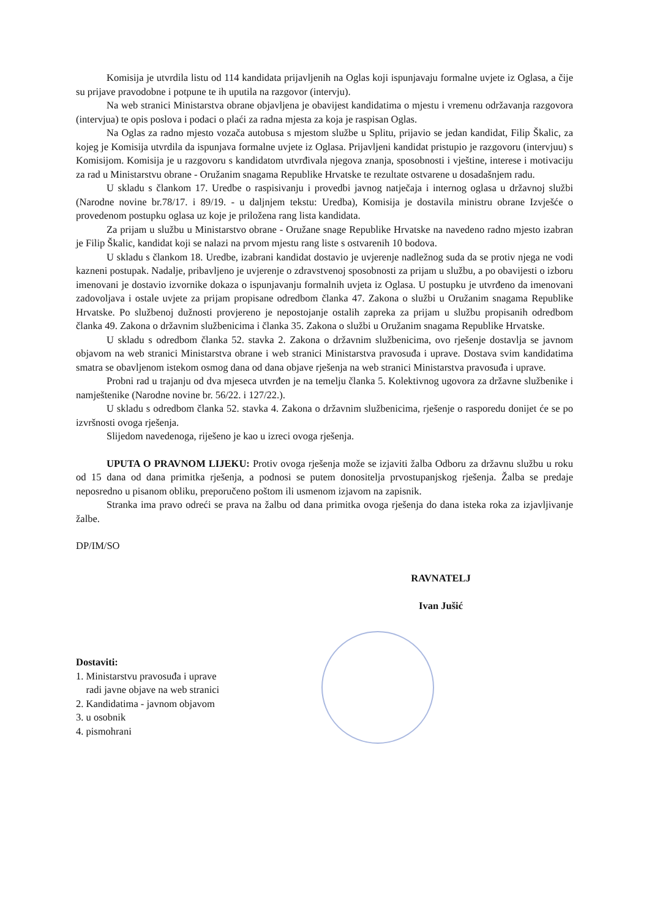Komisija je utvrdila listu od 114 kandidata prijavljenih na Oglas koji ispunjavaju formalne uvjete iz Oglasa, a čije su prijave pravodobne i potpune te ih uputila na razgovor (intervju).
Na web stranici Ministarstva obrane objavljena je obavijest kandidatima o mjestu i vremenu održavanja razgovora (intervjua) te opis poslova i podaci o plaći za radna mjesta za koja je raspisan Oglas.
Na Oglas za radno mjesto vozača autobusa s mjestom službe u Splitu, prijavio se jedan kandidat, Filip Škalic, za kojeg je Komisija utvrdila da ispunjava formalne uvjete iz Oglasa. Prijavljeni kandidat pristupio je razgovoru (intervjuu) s Komisijom. Komisija je u razgovoru s kandidatom utvrđivala njegova znanja, sposobnosti i vještine, interese i motivaciju za rad u Ministarstvu obrane - Oružanim snagama Republike Hrvatske te rezultate ostvarene u dosadašnjem radu.
U skladu s člankom 17. Uredbe o raspisivanju i provedbi javnog natječaja i internog oglasa u državnoj službi (Narodne novine br.78/17. i 89/19. - u daljnjem tekstu: Uredba), Komisija je dostavila ministru obrane Izvješće o provedenom postupku oglasa uz koje je priložena rang lista kandidata.
Za prijam u službu u Ministarstvo obrane - Oružane snage Republike Hrvatske na navedeno radno mjesto izabran je Filip Škalic, kandidat koji se nalazi na prvom mjestu rang liste s ostvarenih 10 bodova.
U skladu s člankom 18. Uredbe, izabrani kandidat dostavio je uvjerenje nadležnog suda da se protiv njega ne vodi kazneni postupak. Nadalje, pribavljeno je uvjerenje o zdravstvenoj sposobnosti za prijam u službu, a po obavijesti o izboru imenovani je dostavio izvornike dokaza o ispunjavanju formalnih uvjeta iz Oglasa. U postupku je utvrđeno da imenovani zadovoljava i ostale uvjete za prijam propisane odredbom članka 47. Zakona o službi u Oružanim snagama Republike Hrvatske. Po službenoj dužnosti provjereno je nepostojanje ostalih zapreka za prijam u službu propisanih odredbom članka 49. Zakona o državnim službenicima i članka 35. Zakona o službi u Oružanim snagama Republike Hrvatske.
U skladu s odredbom članka 52. stavka 2. Zakona o državnim službenicima, ovo rješenje dostavlja se javnom objavom na web stranici Ministarstva obrane i web stranici Ministarstva pravosuđa i uprave. Dostava svim kandidatima smatra se obavljenom istekom osmog dana od dana objave rješenja na web stranici Ministarstva pravosuđa i uprave.
Probni rad u trajanju od dva mjeseca utvrđen je na temelju članka 5. Kolektivnog ugovora za državne službenike i namještenike (Narodne novine br. 56/22. i 127/22.).
U skladu s odredbom članka 52. stavka 4. Zakona o državnim službenicima, rješenje o rasporedu donijet će se po izvršnosti ovoga rješenja.
Slijedom navedenoga, riješeno je kao u izreci ovoga rješenja.
UPUTA O PRAVNOM LIJEKU: Protiv ovoga rješenja može se izjaviti žalba Odboru za državnu službu u roku od 15 dana od dana primitka rješenja, a podnosi se putem donositelja prvostupanjskog rješenja. Žalba se predaje neposredno u pisanom obliku, preporučeno poštom ili usmenom izjavom na zapisnik.
Stranka ima pravo odreći se prava na žalbu od dana primitka ovoga rješenja do dana isteka roka za izjavljivanje žalbe.
DP/IM/SO
RAVNATELJ
Ivan Jušić
Dostaviti:
1. Ministarstvu pravosuđa i uprave
radi javne objave na web stranici
2. Kandidatima - javnom objavom
3. u osobnik
4. pismohrani